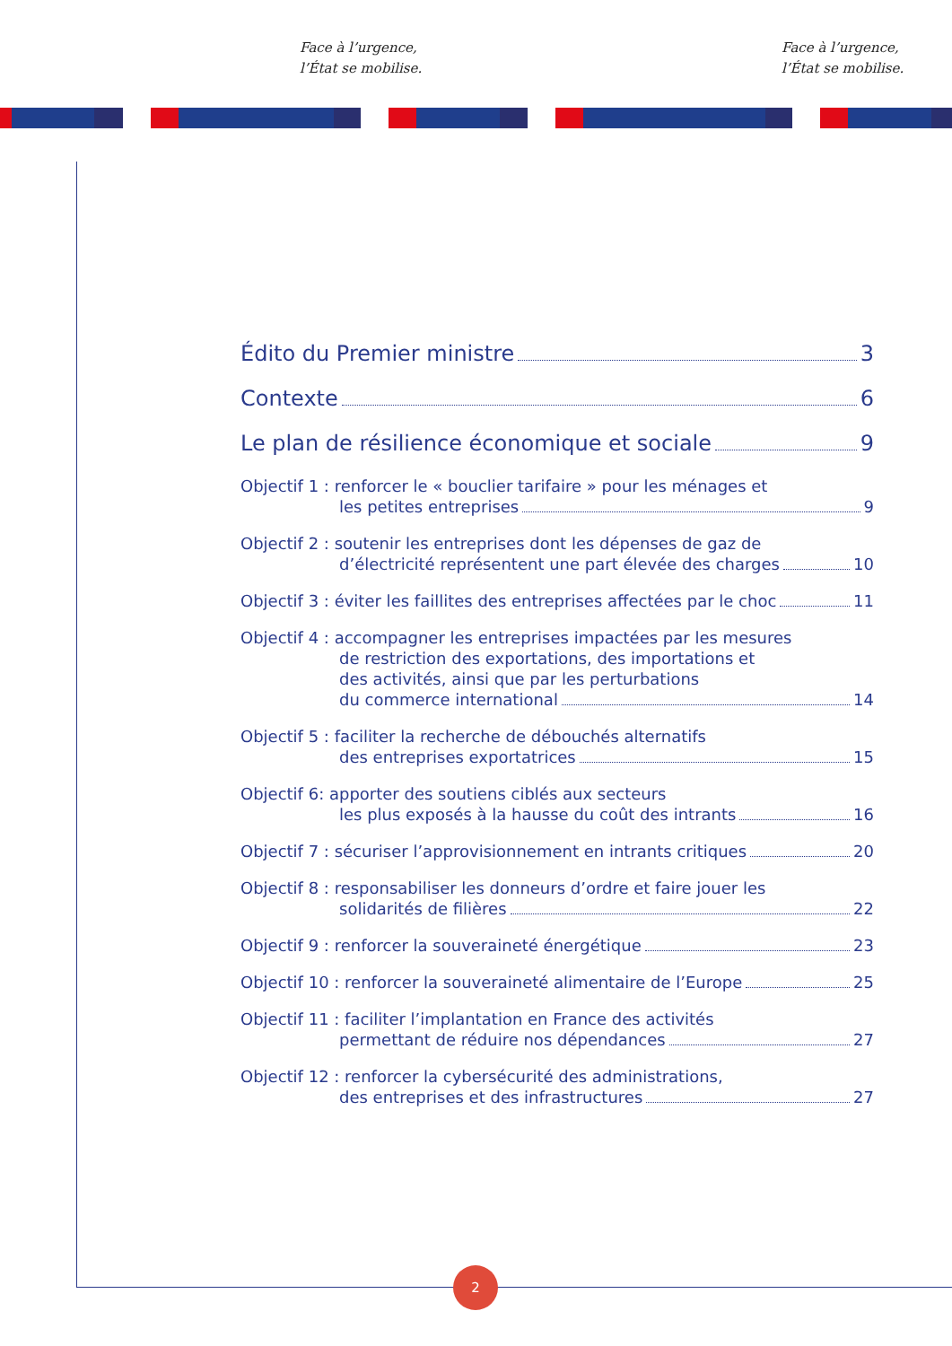Face à l’urgence,
l’État se mobilise.
Face à l’urgence,
l’État se mobilise.
2
Édito du Premier ministre 3
Contexte 6
Le plan de résilience économique et sociale
9
Objectif 1 : renforcer le « bouclier tarifaire » pour les ménages et
les petites entreprises 9
Objectif 2 : soutenir les entreprises dont les dépenses de gaz de
d’électricité représentent une part élevée des charges
10
Objectif 3 : éviter les faillites des entreprises affectées par le choc
11
Objectif 4 : accompagner les entreprises impactées par les mesures
de restriction des exportations, des importations et
des activités, ainsi que par les perturbations
du commerce international 14
Objectif 5 : faciliter la recherche de débouchés alternatifs
des entreprises exportatrices 15
Objectif 6: apporter des soutiens ciblés aux secteurs
les plus exposés à la hausse du coût des intrants
16
Objectif 7 : sécuriser l’approvisionnement en intrants critiques
20
Objectif 8 : responsabiliser les donneurs d’ordre et faire jouer les
solidarités de filières 22
Objectif 9 : renforcer la souveraineté énergétique
23
Objectif 10 : renforcer la souveraineté alimentaire de l’Europe
25
Objectif 11 : faciliter l’implantation en France des activités
permettant de réduire nos dépendances
27
Objectif 12 : renforcer la cybersécurité des administrations,
des entreprises et des infrastructures
27